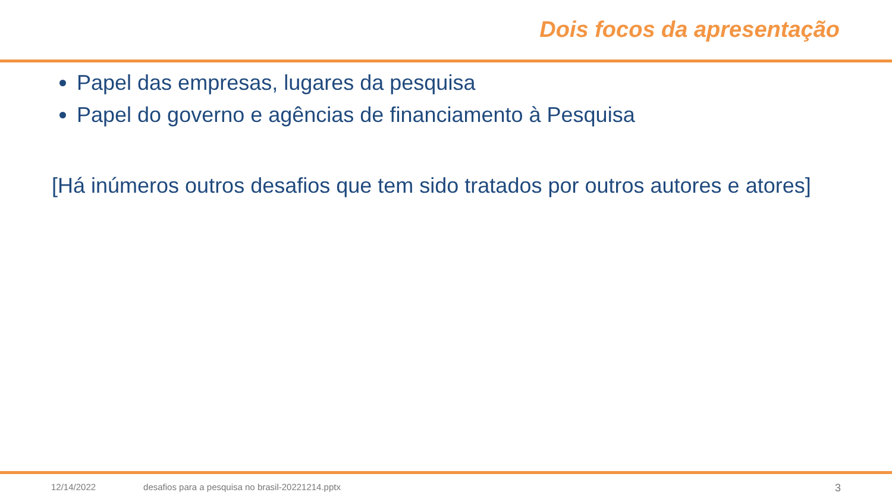Dois focos da apresentação
Papel das empresas, lugares da pesquisa
Papel do governo e agências de financiamento à Pesquisa
[Há inúmeros outros desafios que tem sido tratados por outros autores e atores]
12/14/2022 desafios para a pesquisa no brasil-20221214.pptx 3